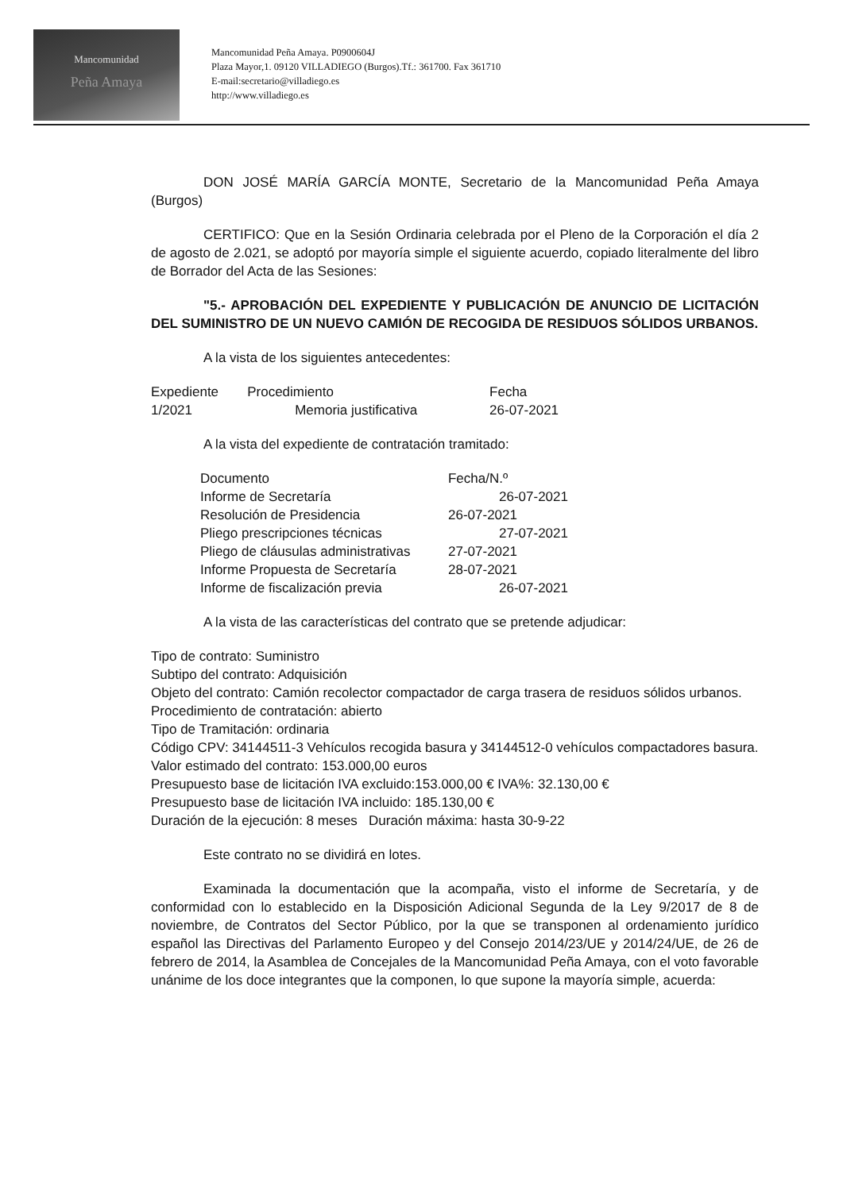Mancomunidad
Peña Amaya
Mancomunidad Peña Amaya. P0900604J
Plaza Mayor,1. 09120 VILLADIEGO (Burgos).Tf.: 361700. Fax 361710
E-mail:secretario@villadiego.es
http://www.villadiego.es
DON JOSÉ MARÍA GARCÍA MONTE, Secretario de la Mancomunidad Peña Amaya (Burgos)
CERTIFICO: Que en la Sesión Ordinaria celebrada por el Pleno de la Corporación el día 2 de agosto de 2.021, se adoptó por mayoría simple el siguiente acuerdo, copiado literalmente del libro de Borrador del Acta de las Sesiones:
"5.- APROBACIÓN DEL EXPEDIENTE Y PUBLICACIÓN DE ANUNCIO DE LICITACIÓN DEL SUMINISTRO DE UN NUEVO CAMIÓN DE RECOGIDA DE RESIDUOS SÓLIDOS URBANOS.
A la vista de los siguientes antecedentes:
| Expediente | Procedimiento | Fecha |
| --- | --- | --- |
| 1/2021 | Memoria justificativa | 26-07-2021 |
A la vista del expediente de contratación tramitado:
| Documento | Fecha/N.º |
| --- | --- |
| Informe de Secretaría | 26-07-2021 |
| Resolución de Presidencia | 26-07-2021 |
| Pliego prescripciones técnicas | 27-07-2021 |
| Pliego de cláusulas administrativas | 27-07-2021 |
| Informe Propuesta de Secretaría | 28-07-2021 |
| Informe de fiscalización previa | 26-07-2021 |
A la vista de las características del contrato que se pretende adjudicar:
Tipo de contrato: Suministro
Subtipo del contrato: Adquisición
Objeto del contrato: Camión recolector compactador de carga trasera de residuos sólidos urbanos.
Procedimiento de contratación: abierto
Tipo de Tramitación: ordinaria
Código CPV: 34144511-3 Vehículos recogida basura y 34144512-0 vehículos compactadores basura.
Valor estimado del contrato: 153.000,00 euros
Presupuesto base de licitación IVA excluido:153.000,00 € IVA%: 32.130,00 €
Presupuesto base de licitación IVA incluido: 185.130,00 €
Duración de la ejecución: 8 meses Duración máxima: hasta 30-9-22
Este contrato no se dividirá en lotes.
Examinada la documentación que la acompaña, visto el informe de Secretaría, y de conformidad con lo establecido en la Disposición Adicional Segunda de la Ley 9/2017 de 8 de noviembre, de Contratos del Sector Público, por la que se transponen al ordenamiento jurídico español las Directivas del Parlamento Europeo y del Consejo 2014/23/UE y 2014/24/UE, de 26 de febrero de 2014, la Asamblea de Concejales de la Mancomunidad Peña Amaya, con el voto favorable unánime de los doce integrantes que la componen, lo que supone la mayoría simple, acuerda: